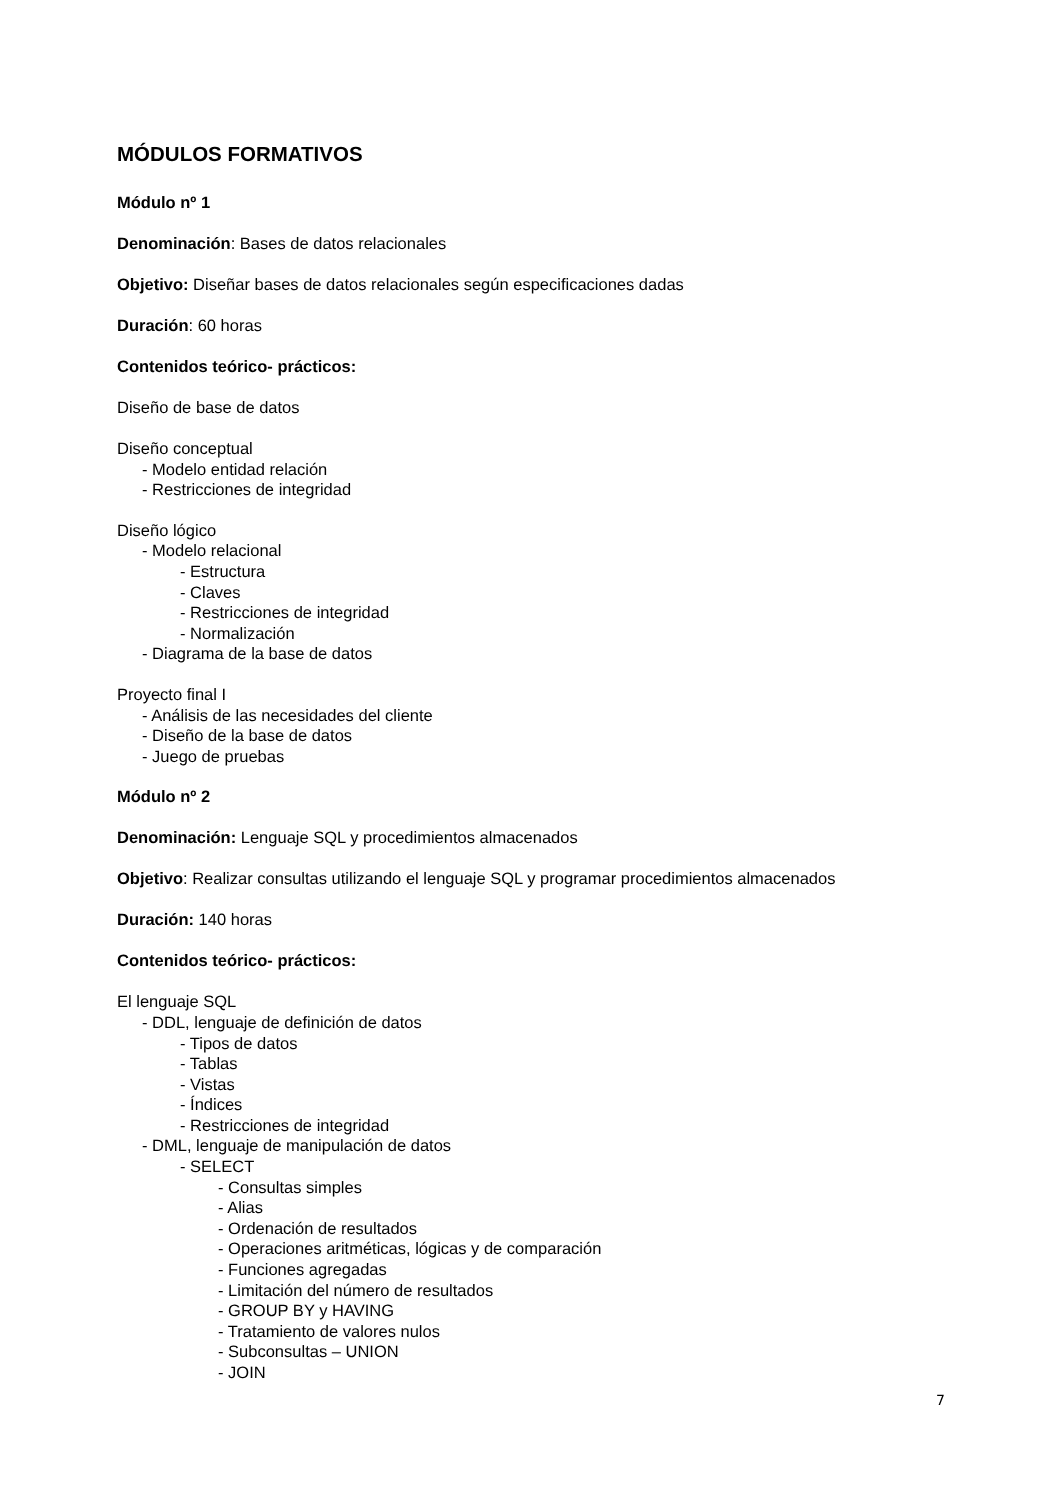MÓDULOS FORMATIVOS
Módulo nº 1
Denominación: Bases de datos relacionales
Objetivo: Diseñar bases de datos relacionales según especificaciones dadas
Duración: 60 horas
Contenidos teórico- prácticos:
Diseño de base de datos
Diseño conceptual
- Modelo entidad relación
- Restricciones de integridad
Diseño lógico
- Modelo relacional
- Estructura
- Claves
- Restricciones de integridad
- Normalización
- Diagrama de la base de datos
Proyecto final I
- Análisis de las necesidades del cliente
- Diseño de la base de datos
- Juego de pruebas
Módulo nº 2
Denominación: Lenguaje SQL y procedimientos almacenados
Objetivo: Realizar consultas utilizando el lenguaje SQL y programar procedimientos almacenados
Duración: 140 horas
Contenidos teórico- prácticos:
El lenguaje SQL
- DDL, lenguaje de definición de datos
- Tipos de datos
- Tablas
- Vistas
- Índices
- Restricciones de integridad
- DML, lenguaje de manipulación de datos
- SELECT
- Consultas simples
- Alias
- Ordenación de resultados
- Operaciones aritméticas, lógicas y de comparación
- Funciones agregadas
- Limitación del número de resultados
- GROUP BY y HAVING
- Tratamiento de valores nulos
- Subconsultas – UNION
- JOIN
7